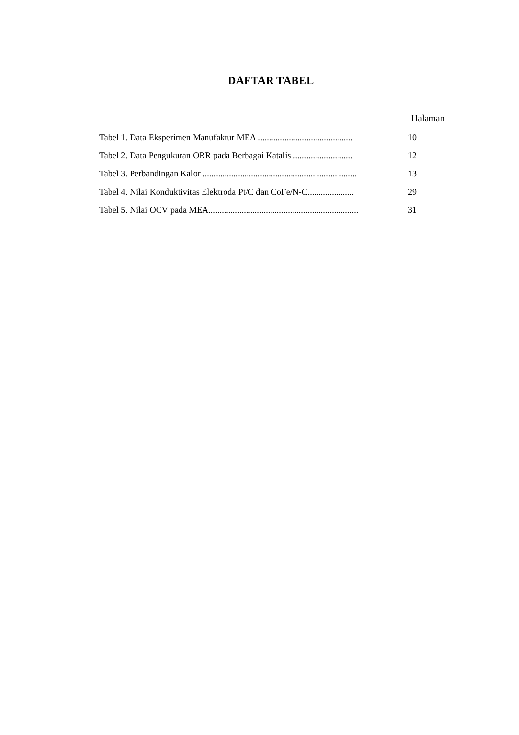DAFTAR TABEL
Halaman
Tabel 1. Data Eksperimen Manufaktur MEA ........................................... 10
Tabel 2. Data Pengukuran ORR pada Berbagai Katalis ........................... 12
Tabel 3. Perbandingan Kalor ...................................................................... 13
Tabel 4. Nilai Konduktivitas Elektroda Pt/C dan CoFe/N-C..................... 29
Tabel 5. Nilai OCV pada MEA.................................................................... 31